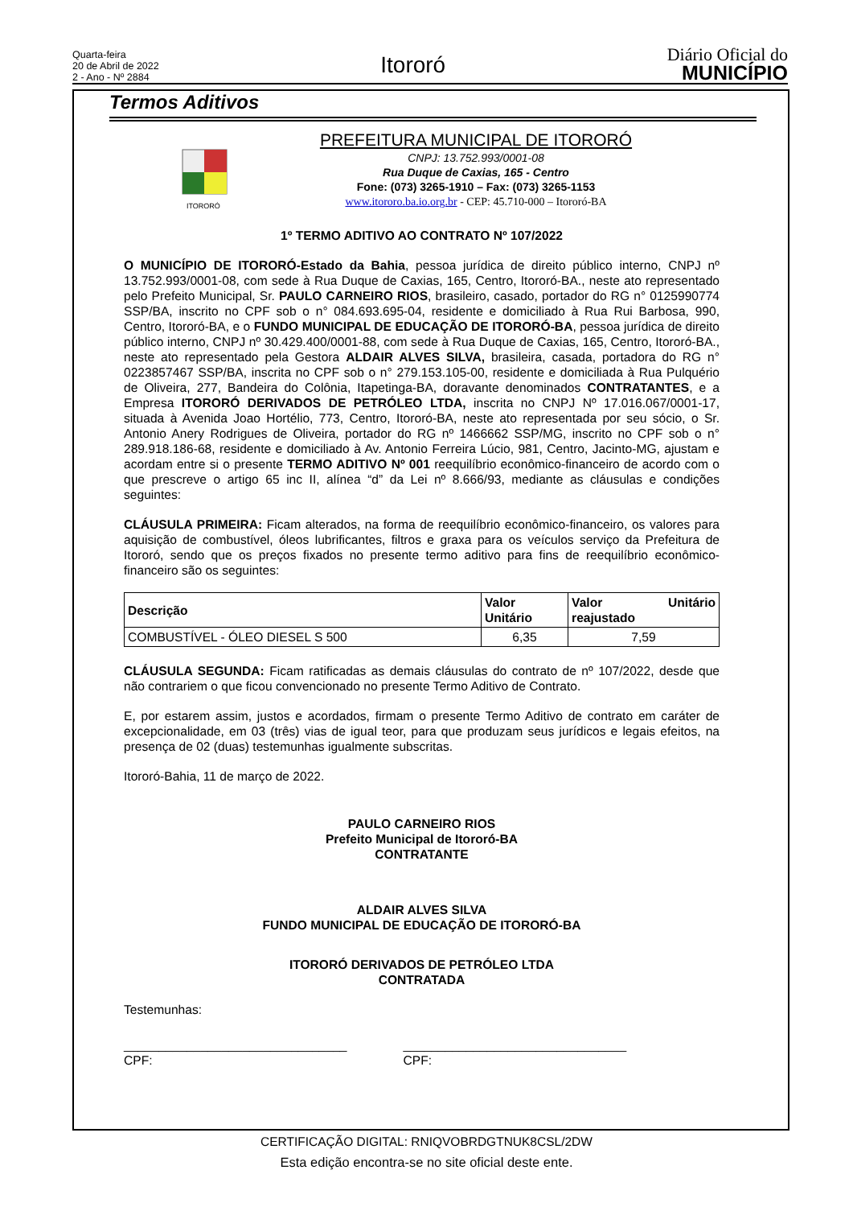Quarta-feira
20 de Abril de 2022
2 - Ano - Nº 2884
Itororó
Diário Oficial do
MUNICÍPIO
Termos Aditivos
ITORORÓ
PREFEITURA MUNICIPAL DE ITORORÓ
CNPJ: 13.752.993/0001-08
Rua Duque de Caxias, 165 - Centro
Fone: (073) 3265-1910 – Fax: (073) 3265-1153
www.itororo.ba.io.org.br - CEP: 45.710-000 – Itororó-BA
1º TERMO ADITIVO AO CONTRATO Nº 107/2022
O MUNICÍPIO DE ITORORÓ-Estado da Bahia, pessoa jurídica de direito público interno, CNPJ nº 13.752.993/0001-08, com sede à Rua Duque de Caxias, 165, Centro, Itororó-BA., neste ato representado pelo Prefeito Municipal, Sr. PAULO CARNEIRO RIOS, brasileiro, casado, portador do RG n° 0125990774 SSP/BA, inscrito no CPF sob o n° 084.693.695-04, residente e domiciliado à Rua Rui Barbosa, 990, Centro, Itororó-BA, e o FUNDO MUNICIPAL DE EDUCAÇÃO DE ITORORÓ-BA, pessoa jurídica de direito público interno, CNPJ nº 30.429.400/0001-88, com sede à Rua Duque de Caxias, 165, Centro, Itororó-BA., neste ato representado pela Gestora ALDAIR ALVES SILVA, brasileira, casada, portadora do RG n° 0223857467 SSP/BA, inscrita no CPF sob o n° 279.153.105-00, residente e domiciliada à Rua Pulquério de Oliveira, 277, Bandeira do Colônia, Itapetinga-BA, doravante denominados CONTRATANTES, e a Empresa ITORORÓ DERIVADOS DE PETRÓLEO LTDA, inscrita no CNPJ Nº 17.016.067/0001-17, situada à Avenida Joao Hortélio, 773, Centro, Itororó-BA, neste ato representada por seu sócio, o Sr. Antonio Anery Rodrigues de Oliveira, portador do RG nº 1466662 SSP/MG, inscrito no CPF sob o n° 289.918.186-68, residente e domiciliado à Av. Antonio Ferreira Lúcio, 981, Centro, Jacinto-MG, ajustam e acordam entre si o presente TERMO ADITIVO Nº 001 reequilíbrio econômico-financeiro de acordo com o que prescreve o artigo 65 inc II, alínea “d” da Lei nº 8.666/93, mediante as cláusulas e condições seguintes:
CLÁUSULA PRIMEIRA: Ficam alterados, na forma de reequilíbrio econômico-financeiro, os valores para aquisição de combustível, óleos lubrificantes, filtros e graxa para os veículos serviço da Prefeitura de Itororó, sendo que os preços fixados no presente termo aditivo para fins de reequilíbrio econômico-financeiro são os seguintes:
| Descrição | Valor Unitário | Valor Unitário reajustado |
| --- | --- | --- |
| COMBUSTÍVEL - ÓLEO DIESEL S 500 | 6,35 | 7,59 |
CLÁUSULA SEGUNDA: Ficam ratificadas as demais cláusulas do contrato de nº 107/2022, desde que não contrariem o que ficou convencionado no presente Termo Aditivo de Contrato.
E, por estarem assim, justos e acordados, firmam o presente Termo Aditivo de contrato em caráter de excepcionalidade, em 03 (três) vias de igual teor, para que produzam seus jurídicos e legais efeitos, na presença de 02 (duas) testemunhas igualmente subscritas.
Itororó-Bahia, 11 de março de 2022.
PAULO CARNEIRO RIOS
Prefeito Municipal de Itororó-BA
CONTRATANTE
ALDAIR ALVES SILVA
FUNDO MUNICIPAL DE EDUCAÇÃO DE ITORORÓ-BA
ITORORÓ DERIVADOS DE PETRÓLEO LTDA
CONTRATADA
Testemunhas:
________________________________
CPF:
________________________________
CPF:
CERTIFICAÇÃO DIGITAL: RNIQVOBRDGTNUK8CSL/2DW
Esta edição encontra-se no site oficial deste ente.